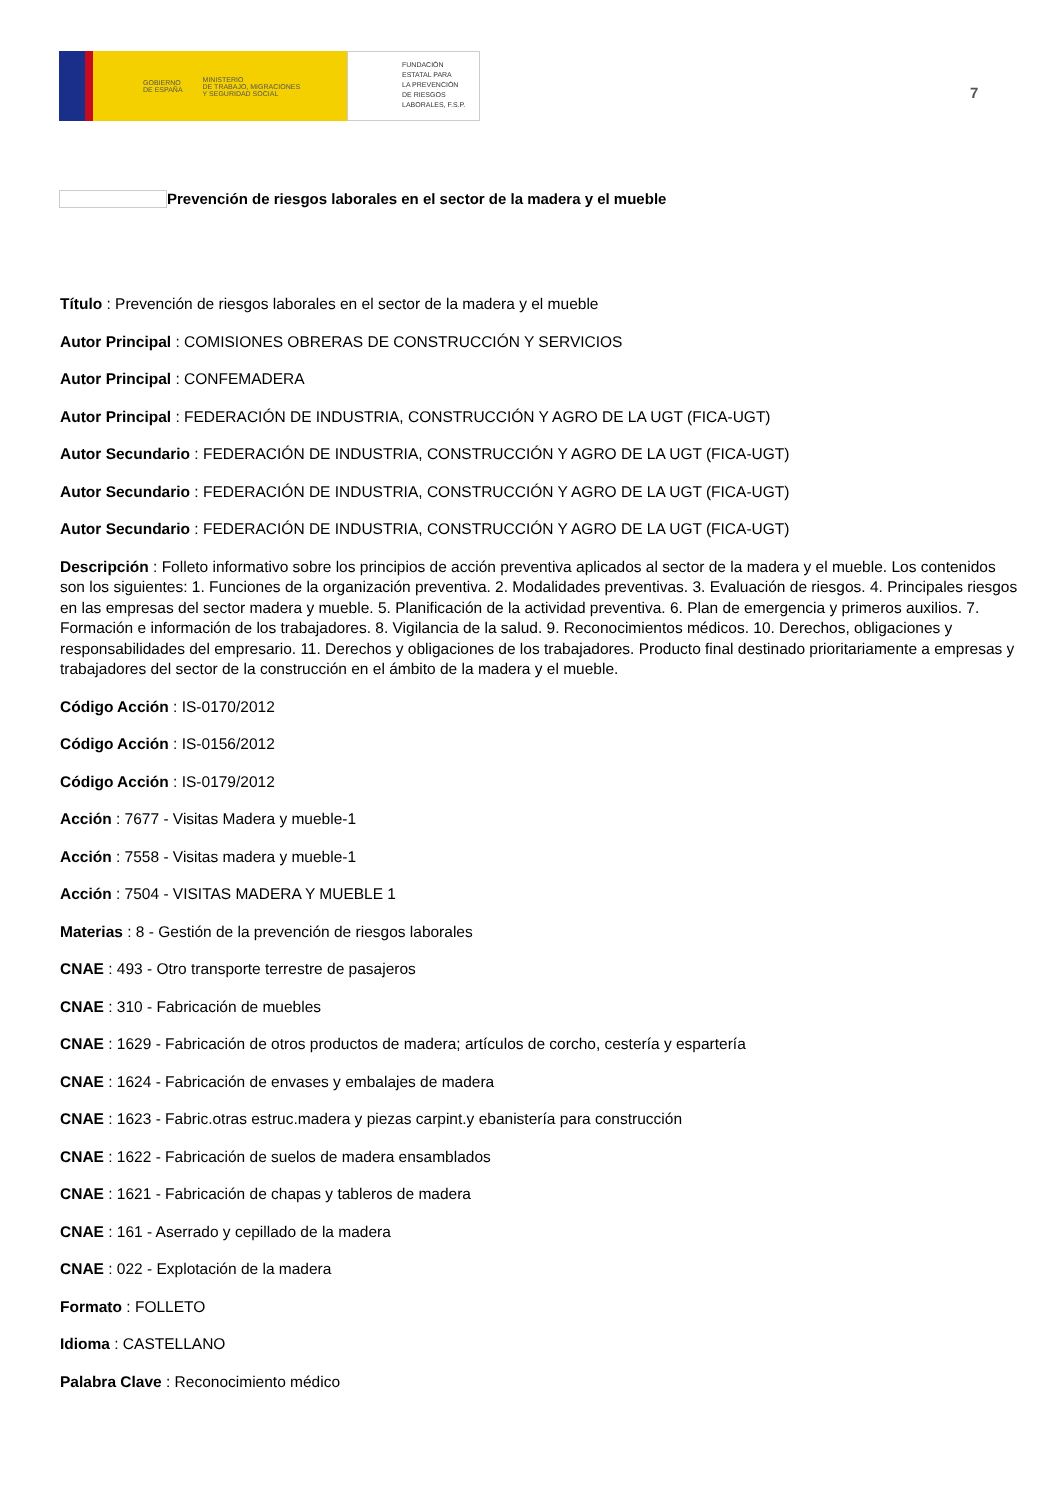GOBIERNO
DE ESPAÑA MINISTERIO
DE TRABAJO, MIGRACIONES
Y SEGURIDAD SOCIAL
FUNDACIÓN
ESTATAL PARA
LA PREVENCIÓN
DE RIESGOS
LABORALES, F.S.P.
7
Prevención de riesgos laborales en el sector de la madera y el mueble
Título : Prevención de riesgos laborales en el sector de la madera y el mueble
Autor Principal : COMISIONES OBRERAS DE CONSTRUCCIÓN Y SERVICIOS
Autor Principal : CONFEMADERA
Autor Principal : FEDERACIÓN DE INDUSTRIA, CONSTRUCCIÓN Y AGRO DE LA UGT (FICA-UGT)
Autor Secundario : FEDERACIÓN DE INDUSTRIA, CONSTRUCCIÓN Y AGRO DE LA UGT (FICA-UGT)
Autor Secundario : FEDERACIÓN DE INDUSTRIA, CONSTRUCCIÓN Y AGRO DE LA UGT (FICA-UGT)
Autor Secundario : FEDERACIÓN DE INDUSTRIA, CONSTRUCCIÓN Y AGRO DE LA UGT (FICA-UGT)
Descripción : Folleto informativo sobre los principios de acción preventiva aplicados al sector de la madera y el mueble. Los contenidos son los siguientes: 1. Funciones de la organización preventiva. 2. Modalidades preventivas. 3. Evaluación de riesgos. 4. Principales riesgos en las empresas del sector madera y mueble. 5. Planificación de la actividad preventiva. 6. Plan de emergencia y primeros auxilios. 7. Formación e información de los trabajadores. 8. Vigilancia de la salud. 9. Reconocimientos médicos. 10. Derechos, obligaciones y responsabilidades del empresario. 11. Derechos y obligaciones de los trabajadores. Producto final destinado prioritariamente a empresas y trabajadores del sector de la construcción en el ámbito de la madera y el mueble.
Código Acción : IS-0170/2012
Código Acción : IS-0156/2012
Código Acción : IS-0179/2012
Acción : 7677 - Visitas Madera y mueble-1
Acción : 7558 - Visitas madera y mueble-1
Acción : 7504 - VISITAS MADERA Y MUEBLE 1
Materias : 8 - Gestión de la prevención de riesgos laborales
CNAE : 493 - Otro transporte terrestre de pasajeros
CNAE : 310 - Fabricación de muebles
CNAE : 1629 - Fabricación de otros productos de madera; artículos de corcho, cestería y espartería
CNAE : 1624 - Fabricación de envases y embalajes de madera
CNAE : 1623 - Fabric.otras estruc.madera y piezas carpint.y ebanistería para construcción
CNAE : 1622 - Fabricación de suelos de madera ensamblados
CNAE : 1621 - Fabricación de chapas y tableros de madera
CNAE : 161 - Aserrado y cepillado de la madera
CNAE : 022 - Explotación de la madera
Formato : FOLLETO
Idioma : CASTELLANO
Palabra Clave : Reconocimiento médico